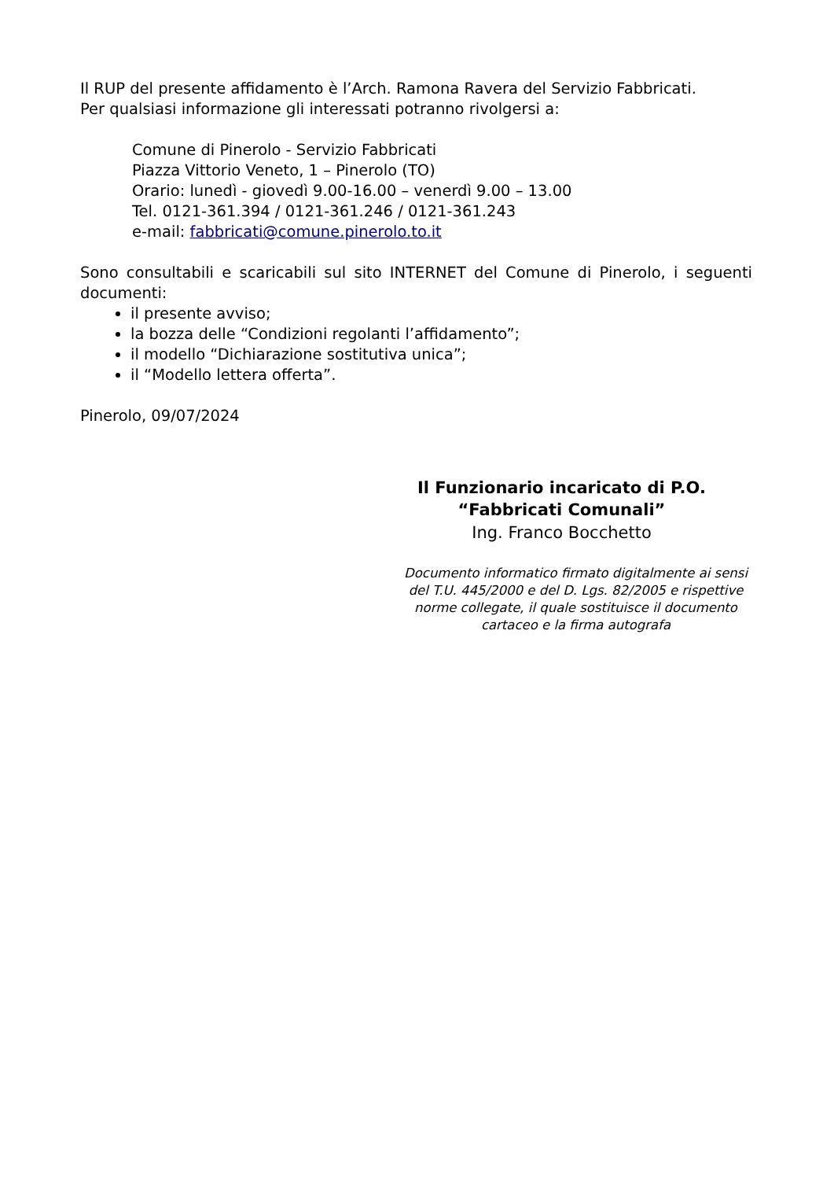Il RUP del presente affidamento è l’Arch. Ramona Ravera del Servizio Fabbricati.
Per qualsiasi informazione gli interessati potranno rivolgersi a:
Comune di Pinerolo - Servizio Fabbricati
Piazza Vittorio Veneto, 1 – Pinerolo (TO)
Orario: lunedì - giovedì 9.00-16.00 – venerdì 9.00 – 13.00
Tel. 0121-361.394 / 0121-361.246 / 0121-361.243
e-mail: fabbricati@comune.pinerolo.to.it
Sono consultabili e scaricabili sul sito INTERNET del Comune di Pinerolo, i seguenti documenti:
il presente avviso;
la bozza delle “Condizioni regolanti l’affidamento”;
il modello “Dichiarazione sostitutiva unica”;
il “Modello lettera offerta”.
Pinerolo, 09/07/2024
Il Funzionario incaricato di P.O.
“Fabbricati Comunali”
Ing. Franco Bocchetto
Documento informatico firmato digitalmente ai sensi del T.U. 445/2000 e del D. Lgs. 82/2005 e rispettive norme collegate, il quale sostituisce il documento cartaceo e la firma autografa